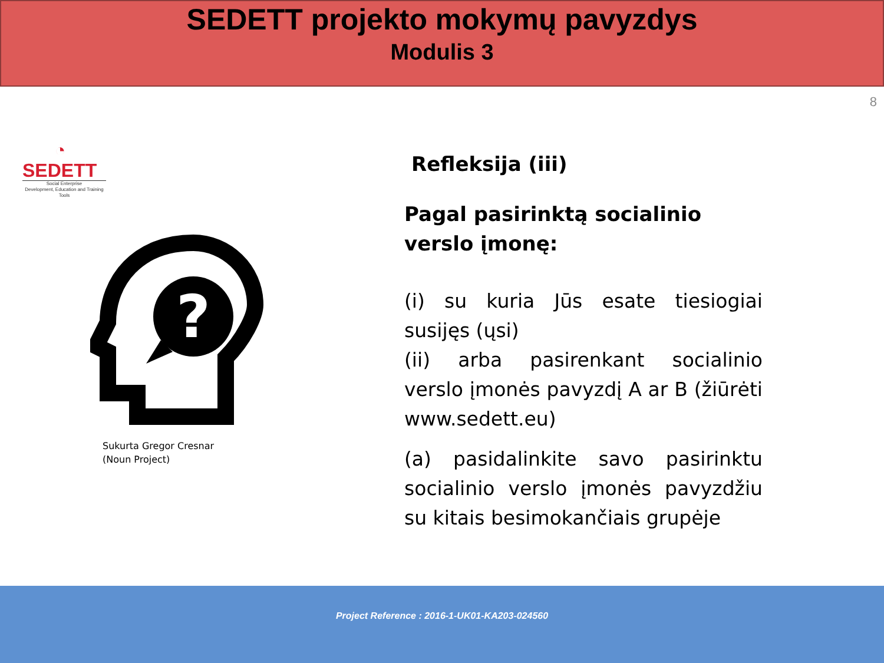SEDETT projekto mokymų pavyzdys
Modulis 3
8
◔
SEDETT
Social Enterprise
Development, Education and Training Tools
?
Sukurta Gregor Cresnar
(Noun Project)
Refleksija (iii)
Pagal pasirinktą socialinio verslo įmonę:
(i) su kuria Jūs esate tiesiogiai susijęs (ųsi)
(ii) arba pasirenkant socialinio verslo įmonės pavyzdį A ar B (žiūrėti www.sedett.eu)
(a) pasidalinkite savo pasirinktu socialinio verslo įmonės pavyzdžiu su kitais besimokančiais grupėje
Project Reference : 2016-1-UK01-KA203-024560